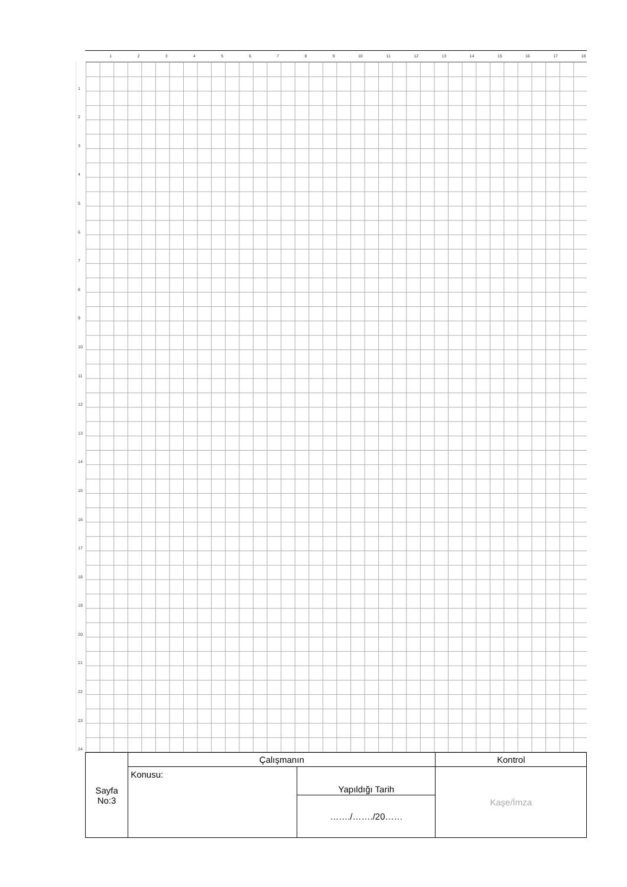1 2 3 4 5 6 7 8 9 10 11 12 13 14 15 16 17 18
1
2
3
4
5
6
7
8
9
10
11
12
13
14
15
16
17
18
19
20
21
22
23
24
| Sayfa No:3 | Çalışmanın | | Kontrol |
| | Konusu: | Yapıldığı Tarih | Kaşe/İmza |
| | | ……./……./20…… | |